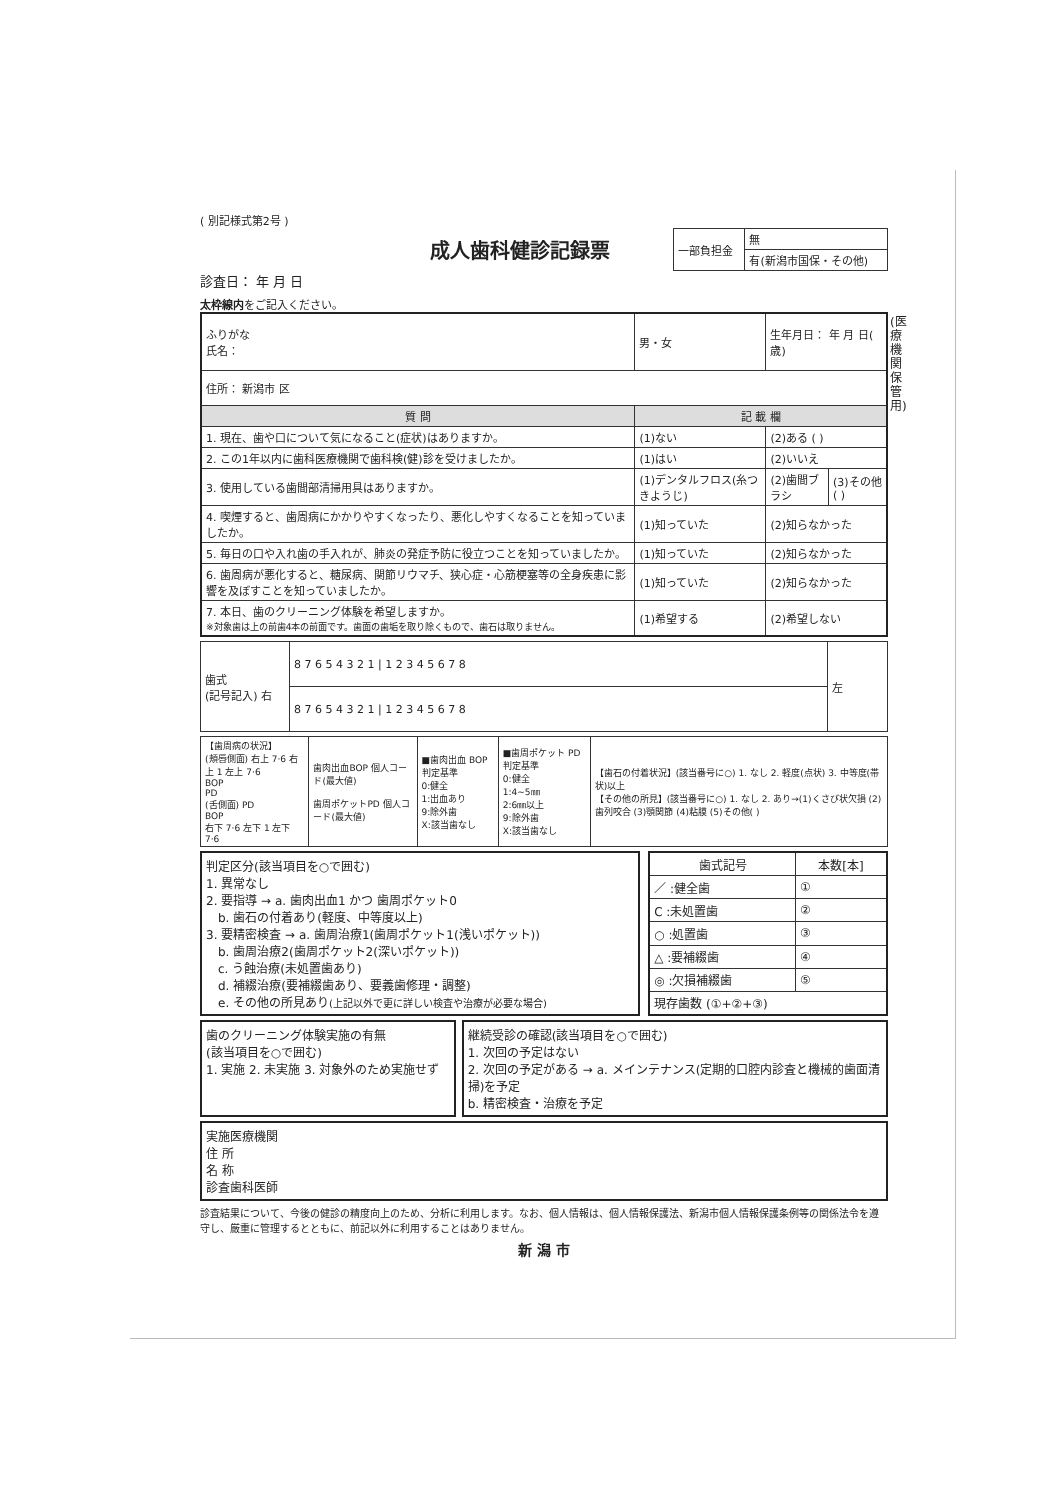(医療機関保管用)
( 別記様式第2号 )
成人歯科健診記録票
| 一部負担金 | 無 |
| | 有(新潟市国保・その他) |
診査日： 年 月 日
太枠線内をご記入ください。
| ふりがな 氏名： | 男・女 | 生年月日： 年 月 日( 歳) | |
| 住所： 新潟市 区 | | | |
| 質 問 | 記 載 欄 | | |
| 1. 現在、歯や口について気になること(症状)はありますか。 | (1)ない | (2)ある ( ) | |
| 2. この1年以内に歯科医療機関で歯科検(健)診を受けましたか。 | (1)はい | (2)いいえ | |
| 3. 使用している歯間部清掃用具はありますか。 | (1)デンタルフロス(糸つきようじ) | (2)歯間ブラシ | (3)その他 ( ) |
| 4. 喫煙すると、歯周病にかかりやすくなったり、悪化しやすくなることを知っていましたか。 | (1)知っていた | (2)知らなかった | |
| 5. 毎日の口や入れ歯の手入れが、肺炎の発症予防に役立つことを知っていましたか。 | (1)知っていた | (2)知らなかった | |
| 6. 歯周病が悪化すると、糖尿病、関節リウマチ、狭心症・心筋梗塞等の全身疾患に影響を及ぼすことを知っていましたか。 | (1)知っていた | (2)知らなかった | |
| 7. 本日、歯のクリーニング体験を希望しますか。 ※対象歯は上の前歯4本の前面です。歯面の歯垢を取り除くもので、歯石は取りません。 | (1)希望する | (2)希望しない | |
| 歯式 (記号記入) 右 | 8 7 6 5 4 3 2 1 / 1 2 3 4 5 6 7 8 | 左 |
| | 8 7 6 5 4 3 2 1 / 1 2 3 4 5 6 7 8 | |
| 【歯周病の状況】 (頬唇側面) 右上 7·6 右上 1 左上 7·6 BOP PD (舌側面) PD BOP 右下 7·6 左下 1 左下 7·6 | 歯肉出血BOP 個人コード(最大値) 歯周ポケットPD 個人コード(最大値) | ■歯肉出血 BOP 判定基準 0:健全 1:出血あり 9:除外歯 X:該当歯なし | ■歯周ポケット PD 判定基準 0:健全 1:4~5㎜ 2:6㎜以上 9:除外歯 X:該当歯なし | 【歯石の付着状況】(該当番号に○) 1. なし 2. 軽度(点状) 3. 中等度(帯状)以上 【その他の所見】(該当番号に○) 1. なし 2. あり→(1)くさび状欠損 (2)歯列咬合 (3)顎関節 (4)粘膜 (5)その他( ) |
判定区分(該当項目を○で囲む)
1. 異常なし
2. 要指導 → a. 歯肉出血1 かつ 歯周ポケット0
　b. 歯石の付着あり(軽度、中等度以上)
3. 要精密検査 → a. 歯周治療1(歯周ポケット1(浅いポケット))
　b. 歯周治療2(歯周ポケット2(深いポケット))
　c. う蝕治療(未処置歯あり)
　d. 補綴治療(要補綴歯あり、要義歯修理・調整)
　e. その他の所見あり(上記以外で更に詳しい検査や治療が必要な場合)
| 歯式記号 | 本数[本] |
| --- | --- |
| ／ :健全歯 | ① |
| C :未処置歯 | ② |
| ○ :処置歯 | ③ |
| △ :要補綴歯 | ④ |
| ◎ :欠損補綴歯 | ⑤ |
| 現存歯数 (①+②+③) | |
歯のクリーニング体験実施の有無
(該当項目を○で囲む)
1. 実施 2. 未実施 3. 対象外のため実施せず
継続受診の確認(該当項目を○で囲む)
1. 次回の予定はない
2. 次回の予定がある → a. メインテナンス(定期的口腔内診査と機械的歯面清掃)を予定
b. 精密検査・治療を予定
実施医療機関
住 所
名 称
診査歯科医師
診査結果について、今後の健診の精度向上のため、分析に利用します。なお、個人情報は、個人情報保護法、新潟市個人情報保護条例等の関係法令を遵守し、厳重に管理するとともに、前記以外に利用することはありません。
新 潟 市